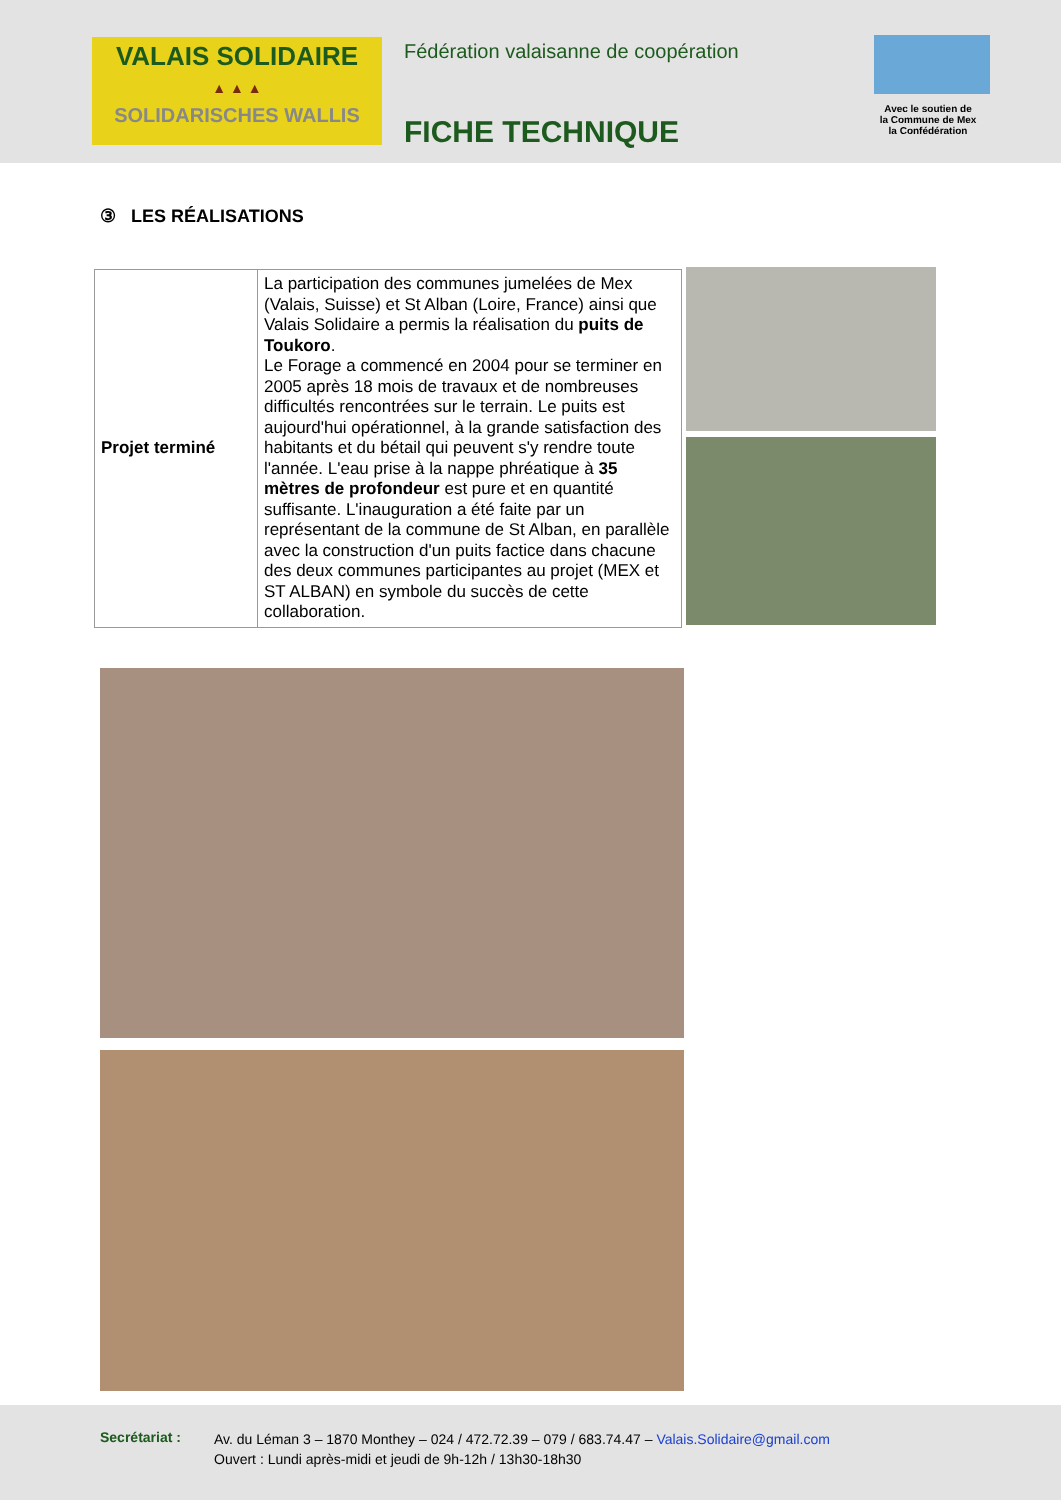VALAIS SOLIDAIRE
▲ ▲ ▲
SOLIDARISCHES WALLIS
Fédération valaisanne de coopération
FICHE TECHNIQUE
Avec le soutien de
la Commune de Mex
la Confédération
③ LES RÉALISATIONS
| Projet terminé | La participation des communes jumelées de Mex (Valais, Suisse) et St Alban (Loire, France) ainsi que Valais Solidaire a permis la réalisation du puits de Toukoro . Le Forage a commencé en 2004 pour se terminer en 2005 après 18 mois de travaux et de nombreuses difficultés rencontrées sur le terrain. Le puits est aujourd'hui opérationnel, à la grande satisfaction des habitants et du bétail qui peuvent s'y rendre toute l'année. L'eau prise à la nappe phréatique à 35 mètres de profondeur est pure et en quantité suffisante. L'inauguration a été faite par un représentant de la commune de St Alban, en parallèle avec la construction d'un puits factice dans chacune des deux communes participantes au projet (MEX et ST ALBAN) en symbole du succès de cette collaboration. |
Secrétariat :
Av. du Léman 3 – 1870 Monthey – 024 / 472.72.39 – 079 / 683.74.47 – Valais.Solidaire@gmail.com
Ouvert : Lundi après-midi et jeudi de 9h-12h / 13h30-18h30